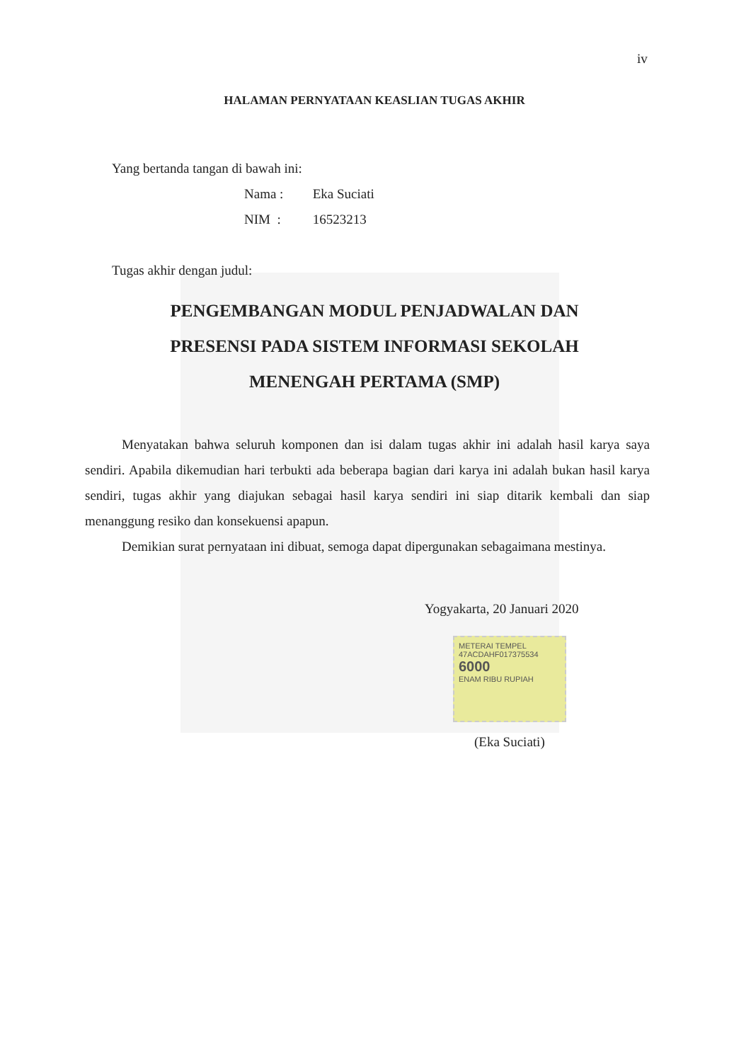iv
HALAMAN PERNYATAAN KEASLIAN TUGAS AKHIR
Yang bertanda tangan di bawah ini:
Nama : Eka Suciati
NIM : 16523213
Tugas akhir dengan judul:
PENGEMBANGAN MODUL PENJADWALAN DAN
PRESENSI PADA SISTEM INFORMASI SEKOLAH
MENENGAH PERTAMA (SMP)
Menyatakan bahwa seluruh komponen dan isi dalam tugas akhir ini adalah hasil karya saya sendiri. Apabila dikemudian hari terbukti ada beberapa bagian dari karya ini adalah bukan hasil karya sendiri, tugas akhir yang diajukan sebagai hasil karya sendiri ini siap ditarik kembali dan siap menanggung resiko dan konsekuensi apapun.
Demikian surat pernyataan ini dibuat, semoga dapat dipergunakan sebagaimana mestinya.
Yogyakarta, 20 Januari 2020
METERAI TEMPEL
47ACDAHF017375534
6000
ENAM RIBU RUPIAH
(Eka Suciati)